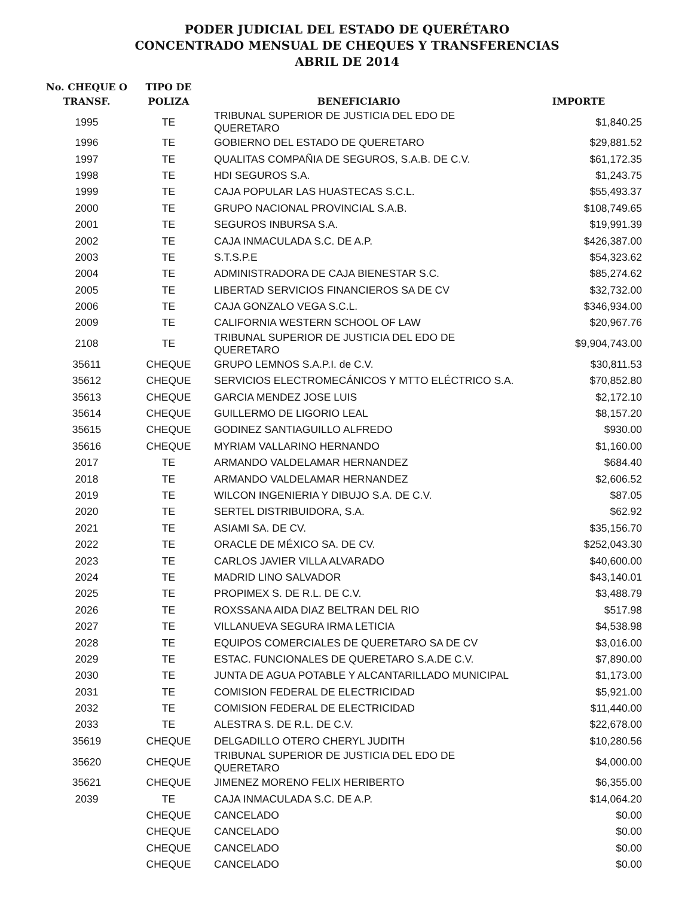PODER JUDICIAL DEL ESTADO DE QUERÉTARO
CONCENTRADO MENSUAL DE CHEQUES Y TRANSFERENCIAS
ABRIL DE 2014
| No. CHEQUE O TRANSF. | TIPO DE POLIZA | BENEFICIARIO | IMPORTE |
| --- | --- | --- | --- |
| 1995 | TE | TRIBUNAL SUPERIOR DE JUSTICIA DEL EDO DE QUERETARO | $1,840.25 |
| 1996 | TE | GOBIERNO DEL ESTADO DE QUERETARO | $29,881.52 |
| 1997 | TE | QUALITAS COMPAÑIA DE SEGUROS, S.A.B. DE C.V. | $61,172.35 |
| 1998 | TE | HDI SEGUROS S.A. | $1,243.75 |
| 1999 | TE | CAJA POPULAR LAS HUASTECAS S.C.L. | $55,493.37 |
| 2000 | TE | GRUPO NACIONAL PROVINCIAL S.A.B. | $108,749.65 |
| 2001 | TE | SEGUROS INBURSA S.A. | $19,991.39 |
| 2002 | TE | CAJA INMACULADA S.C. DE A.P. | $426,387.00 |
| 2003 | TE | S.T.S.P.E | $54,323.62 |
| 2004 | TE | ADMINISTRADORA DE CAJA BIENESTAR S.C. | $85,274.62 |
| 2005 | TE | LIBERTAD SERVICIOS FINANCIEROS SA DE CV | $32,732.00 |
| 2006 | TE | CAJA GONZALO VEGA S.C.L. | $346,934.00 |
| 2009 | TE | CALIFORNIA WESTERN SCHOOL OF LAW | $20,967.76 |
| 2108 | TE | TRIBUNAL SUPERIOR DE JUSTICIA DEL EDO DE QUERETARO | $9,904,743.00 |
| 35611 | CHEQUE | GRUPO LEMNOS S.A.P.I. de C.V. | $30,811.53 |
| 35612 | CHEQUE | SERVICIOS ELECTROMECÁNICOS Y MTTO ELÉCTRICO S.A. | $70,852.80 |
| 35613 | CHEQUE | GARCIA MENDEZ JOSE LUIS | $2,172.10 |
| 35614 | CHEQUE | GUILLERMO DE LIGORIO LEAL | $8,157.20 |
| 35615 | CHEQUE | GODINEZ SANTIAGUILLO ALFREDO | $930.00 |
| 35616 | CHEQUE | MYRIAM VALLARINO HERNANDO | $1,160.00 |
| 2017 | TE | ARMANDO VALDELAMAR HERNANDEZ | $684.40 |
| 2018 | TE | ARMANDO VALDELAMAR HERNANDEZ | $2,606.52 |
| 2019 | TE | WILCON INGENIERIA Y DIBUJO S.A. DE C.V. | $87.05 |
| 2020 | TE | SERTEL DISTRIBUIDORA, S.A. | $62.92 |
| 2021 | TE | ASIAMI SA. DE CV. | $35,156.70 |
| 2022 | TE | ORACLE DE MÉXICO SA. DE CV. | $252,043.30 |
| 2023 | TE | CARLOS JAVIER VILLA ALVARADO | $40,600.00 |
| 2024 | TE | MADRID LINO SALVADOR | $43,140.01 |
| 2025 | TE | PROPIMEX S. DE R.L. DE C.V. | $3,488.79 |
| 2026 | TE | ROXSSANA AIDA DIAZ BELTRAN DEL RIO | $517.98 |
| 2027 | TE | VILLANUEVA SEGURA IRMA LETICIA | $4,538.98 |
| 2028 | TE | EQUIPOS COMERCIALES DE QUERETARO SA DE CV | $3,016.00 |
| 2029 | TE | ESTAC. FUNCIONALES DE QUERETARO S.A.DE C.V. | $7,890.00 |
| 2030 | TE | JUNTA DE AGUA POTABLE Y ALCANTARILLADO MUNICIPAL | $1,173.00 |
| 2031 | TE | COMISION FEDERAL DE ELECTRICIDAD | $5,921.00 |
| 2032 | TE | COMISION FEDERAL DE ELECTRICIDAD | $11,440.00 |
| 2033 | TE | ALESTRA S. DE R.L. DE C.V. | $22,678.00 |
| 35619 | CHEQUE | DELGADILLO OTERO CHERYL JUDITH | $10,280.56 |
| 35620 | CHEQUE | TRIBUNAL SUPERIOR DE JUSTICIA DEL EDO DE QUERETARO | $4,000.00 |
| 35621 | CHEQUE | JIMENEZ MORENO FELIX HERIBERTO | $6,355.00 |
| 2039 | TE | CAJA INMACULADA S.C. DE A.P. | $14,064.20 |
| | CHEQUE | CANCELADO | $0.00 |
| | CHEQUE | CANCELADO | $0.00 |
| | CHEQUE | CANCELADO | $0.00 |
| | CHEQUE | CANCELADO | $0.00 |